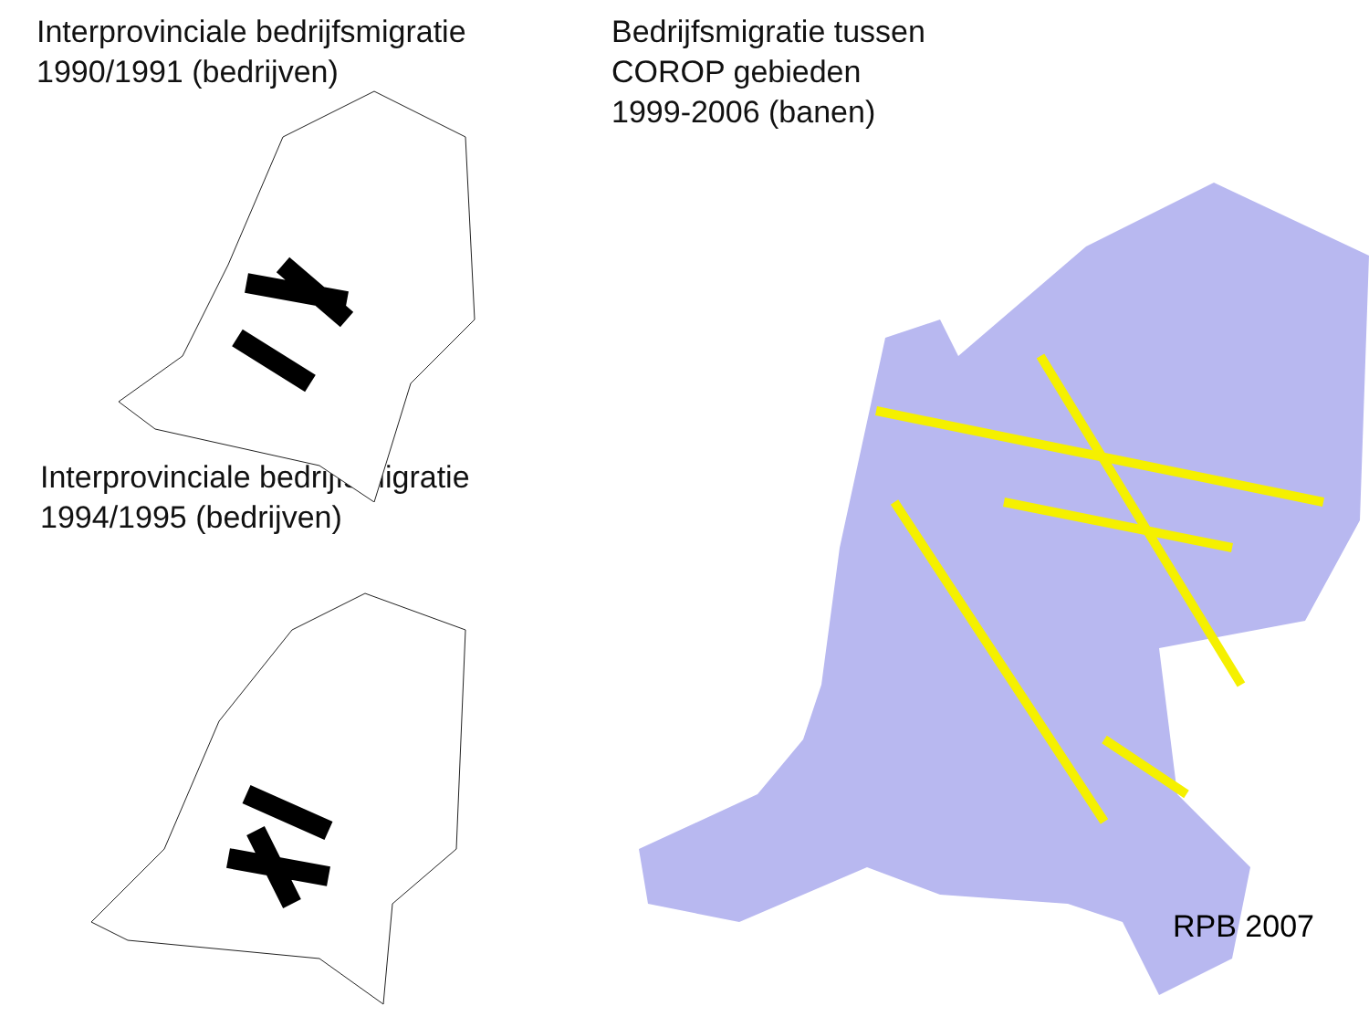Interprovinciale bedrijfsmigratie
1990/1991 (bedrijven)
Interprovinciale bedrijfsmigratie
1994/1995 (bedrijven)
Bedrijfsmigratie tussen
COROP gebieden
1999-2006 (banen)
RPB 2007